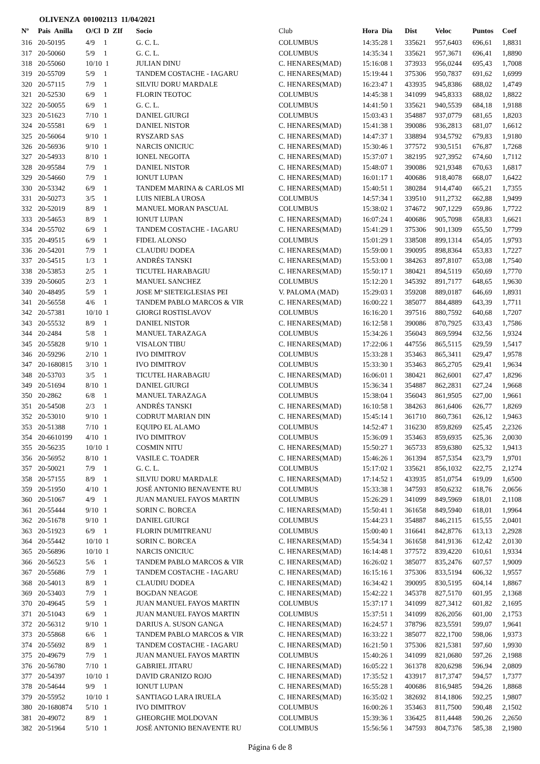OLIVENZA 001002113 11/04/2021
| Nº | Pais Anilla | O/Cl D ZIf | Socio | Club | Hora Dia | Dist | Veloc | Puntos | Coef |
| --- | --- | --- | --- | --- | --- | --- | --- | --- | --- |
| 316 | 20-50195 | 4/9 1 | G. C. L. | COLUMBUS | 14:35:28 1 | 335621 | 957,6403 | 696,61 | 1,8831 |
| 317 | 20-50060 | 5/9 1 | G. C. L. | COLUMBUS | 14:35:34 1 | 335621 | 957,3671 | 696,41 | 1,8890 |
| 318 | 20-55060 | 10/10 1 | JULIAN DINU | C. HENARES(MAD) | 15:16:08 1 | 373933 | 956,0244 | 695,43 | 1,7008 |
| 319 | 20-55709 | 5/9 1 | TANDEM COSTACHE - IAGARU | C. HENARES(MAD) | 15:19:44 1 | 375306 | 950,7837 | 691,62 | 1,6999 |
| 320 | 20-57115 | 7/9 1 | SILVIU DORU MARDALE | C. HENARES(MAD) | 16:23:47 1 | 433935 | 945,8386 | 688,02 | 1,4749 |
| 321 | 20-52530 | 6/9 1 | FLORIN TEOTOC | COLUMBUS | 14:45:38 1 | 341099 | 945,8333 | 688,02 | 1,8822 |
| 322 | 20-50055 | 6/9 1 | G. C. L. | COLUMBUS | 14:41:50 1 | 335621 | 940,5539 | 684,18 | 1,9188 |
| 323 | 20-51623 | 7/10 1 | DANIEL GIURGI | COLUMBUS | 15:03:43 1 | 354887 | 937,0779 | 681,65 | 1,8203 |
| 324 | 20-55581 | 6/9 1 | DANIEL NISTOR | C. HENARES(MAD) | 15:41:38 1 | 390086 | 936,2813 | 681,07 | 1,6612 |
| 325 | 20-56064 | 9/10 1 | RYSZARD SAS | C. HENARES(MAD) | 14:47:37 1 | 338894 | 934,5792 | 679,83 | 1,9180 |
| 326 | 20-56936 | 9/10 1 | NARCIS ONICIUC | C. HENARES(MAD) | 15:30:46 1 | 377572 | 930,5151 | 676,87 | 1,7268 |
| 327 | 20-54933 | 8/10 1 | IONEL NEGOITA | C. HENARES(MAD) | 15:37:07 1 | 382195 | 927,3952 | 674,60 | 1,7112 |
| 328 | 20-95584 | 7/9 1 | DANIEL NISTOR | C. HENARES(MAD) | 15:48:07 1 | 390086 | 921,9348 | 670,63 | 1,6817 |
| 329 | 20-54660 | 7/9 1 | IONUT LUPAN | C. HENARES(MAD) | 16:01:17 1 | 400686 | 918,4078 | 668,07 | 1,6422 |
| 330 | 20-53342 | 6/9 1 | TANDEM MARINA & CARLOS MI | C. HENARES(MAD) | 15:40:51 1 | 380284 | 914,4740 | 665,21 | 1,7355 |
| 331 | 20-50273 | 3/5 1 | LUIS NIEBLA UROSA | COLUMBUS | 14:57:34 1 | 339510 | 911,2732 | 662,88 | 1,9499 |
| 332 | 20-52019 | 8/9 1 | MANUEL MORAN PASCUAL | COLUMBUS | 15:38:02 1 | 374672 | 907,1229 | 659,86 | 1,7722 |
| 333 | 20-54653 | 8/9 1 | IONUT LUPAN | C. HENARES(MAD) | 16:07:24 1 | 400686 | 905,7098 | 658,83 | 1,6621 |
| 334 | 20-55702 | 6/9 1 | TANDEM COSTACHE - IAGARU | C. HENARES(MAD) | 15:41:29 1 | 375306 | 901,1309 | 655,50 | 1,7799 |
| 335 | 20-49515 | 6/9 1 | FIDEL ALONSO | COLUMBUS | 15:01:29 1 | 338508 | 899,1314 | 654,05 | 1,9793 |
| 336 | 20-54201 | 7/9 1 | CLAUDIU DODEA | C. HENARES(MAD) | 15:59:00 1 | 390095 | 898,8364 | 653,83 | 1,7227 |
| 337 | 20-54515 | 1/3 1 | ANDRÉS TANSKI | C. HENARES(MAD) | 15:53:00 1 | 384263 | 897,8107 | 653,08 | 1,7540 |
| 338 | 20-53853 | 2/5 1 | TICUTEL HARABAGIU | C. HENARES(MAD) | 15:50:17 1 | 380421 | 894,5119 | 650,69 | 1,7770 |
| 339 | 20-50605 | 2/3 1 | MANUEL SANCHEZ | COLUMBUS | 15:12:20 1 | 345392 | 891,7177 | 648,65 | 1,9630 |
| 340 | 20-48495 | 5/9 1 | JOSE Mª SIETEIGLESIAS PEI | V. PALOMA (MAD) | 15:29:03 1 | 359208 | 889,0187 | 646,69 | 1,8931 |
| 341 | 20-56558 | 4/6 1 | TANDEM PABLO MARCOS & VIR | C. HENARES(MAD) | 16:00:22 1 | 385077 | 884,4889 | 643,39 | 1,7711 |
| 342 | 20-57381 | 10/10 1 | GIORGI ROSTISLAVOV | COLUMBUS | 16:16:20 1 | 397516 | 880,7592 | 640,68 | 1,7207 |
| 343 | 20-55532 | 8/9 1 | DANIEL NISTOR | C. HENARES(MAD) | 16:12:58 1 | 390086 | 870,7925 | 633,43 | 1,7586 |
| 344 | 20-2484 | 5/8 1 | MANUEL TARAZAGA | COLUMBUS | 15:34:26 1 | 356043 | 869,5994 | 632,56 | 1,9324 |
| 345 | 20-55828 | 9/10 1 | VISALON TIBU | C. HENARES(MAD) | 17:22:06 1 | 447556 | 865,5115 | 629,59 | 1,5417 |
| 346 | 20-59296 | 2/10 1 | IVO DIMITROV | COLUMBUS | 15:33:28 1 | 353463 | 865,3411 | 629,47 | 1,9578 |
| 347 | 20-1680815 | 3/10 1 | IVO DIMITROV | COLUMBUS | 15:33:30 1 | 353463 | 865,2705 | 629,41 | 1,9634 |
| 348 | 20-53703 | 3/5 1 | TICUTEL HARABAGIU | C. HENARES(MAD) | 16:06:01 1 | 380421 | 862,6001 | 627,47 | 1,8296 |
| 349 | 20-51694 | 8/10 1 | DANIEL GIURGI | COLUMBUS | 15:36:34 1 | 354887 | 862,2831 | 627,24 | 1,9668 |
| 350 | 20-2862 | 6/8 1 | MANUEL TARAZAGA | COLUMBUS | 15:38:04 1 | 356043 | 861,9505 | 627,00 | 1,9661 |
| 351 | 20-54508 | 2/3 1 | ANDRÉS TANSKI | C. HENARES(MAD) | 16:10:58 1 | 384263 | 861,6406 | 626,77 | 1,8269 |
| 352 | 20-53010 | 9/10 1 | CODRUT MARIAN DIN | C. HENARES(MAD) | 15:45:14 1 | 361710 | 860,7361 | 626,12 | 1,9463 |
| 353 | 20-51388 | 7/10 1 | EQUIPO EL ALAMO | COLUMBUS | 14:52:47 1 | 316230 | 859,8269 | 625,45 | 2,2326 |
| 354 | 20-6610199 | 4/10 1 | IVO DIMITROV | COLUMBUS | 15:36:09 1 | 353463 | 859,6935 | 625,36 | 2,0030 |
| 355 | 20-56235 | 10/10 1 | COSMIN NITU | C. HENARES(MAD) | 15:50:27 1 | 365733 | 859,6380 | 625,32 | 1,9413 |
| 356 | 20-56952 | 8/10 1 | VASILE C. TOADER | C. HENARES(MAD) | 15:46:26 1 | 361394 | 857,5354 | 623,79 | 1,9701 |
| 357 | 20-50021 | 7/9 1 | G. C. L. | COLUMBUS | 15:17:02 1 | 335621 | 856,1032 | 622,75 | 2,1274 |
| 358 | 20-57155 | 8/9 1 | SILVIU DORU MARDALE | C. HENARES(MAD) | 17:14:52 1 | 433935 | 851,0754 | 619,09 | 1,6500 |
| 359 | 20-51950 | 4/10 1 | JOSÉ ANTONIO BENAVENTE RU | COLUMBUS | 15:33:38 1 | 347593 | 850,6232 | 618,76 | 2,0656 |
| 360 | 20-51067 | 4/9 1 | JUAN MANUEL FAYOS MARTIN | COLUMBUS | 15:26:29 1 | 341099 | 849,5969 | 618,01 | 2,1108 |
| 361 | 20-55444 | 9/10 1 | SORIN C. BORCEA | C. HENARES(MAD) | 15:50:41 1 | 361658 | 849,5940 | 618,01 | 1,9964 |
| 362 | 20-51678 | 9/10 1 | DANIEL GIURGI | COLUMBUS | 15:44:23 1 | 354887 | 846,2115 | 615,55 | 2,0401 |
| 363 | 20-51923 | 6/9 1 | FLORIN DUMITREANU | COLUMBUS | 15:00:40 1 | 316641 | 842,8776 | 613,13 | 2,2928 |
| 364 | 20-55442 | 10/10 1 | SORIN C. BORCEA | C. HENARES(MAD) | 15:54:34 1 | 361658 | 841,9136 | 612,42 | 2,0130 |
| 365 | 20-56896 | 10/10 1 | NARCIS ONICIUC | C. HENARES(MAD) | 16:14:48 1 | 377572 | 839,4220 | 610,61 | 1,9334 |
| 366 | 20-56523 | 5/6 1 | TANDEM PABLO MARCOS & VIR | C. HENARES(MAD) | 16:26:02 1 | 385077 | 835,2476 | 607,57 | 1,9009 |
| 367 | 20-55686 | 7/9 1 | TANDEM COSTACHE - IAGARU | C. HENARES(MAD) | 16:15:16 1 | 375306 | 833,5194 | 606,32 | 1,9557 |
| 368 | 20-54013 | 8/9 1 | CLAUDIU DODEA | C. HENARES(MAD) | 16:34:42 1 | 390095 | 830,5195 | 604,14 | 1,8867 |
| 369 | 20-53403 | 7/9 1 | BOGDAN NEAGOE | C. HENARES(MAD) | 15:42:22 1 | 345378 | 827,5170 | 601,95 | 2,1368 |
| 370 | 20-49645 | 5/9 1 | JUAN MANUEL FAYOS MARTIN | COLUMBUS | 15:37:17 1 | 341099 | 827,3412 | 601,82 | 2,1695 |
| 371 | 20-51043 | 6/9 1 | JUAN MANUEL FAYOS MARTIN | COLUMBUS | 15:37:51 1 | 341099 | 826,2056 | 601,00 | 2,1753 |
| 372 | 20-56312 | 9/10 1 | DARIUS A. SUSON GANGA | C. HENARES(MAD) | 16:24:57 1 | 378796 | 823,5591 | 599,07 | 1,9641 |
| 373 | 20-55868 | 6/6 1 | TANDEM PABLO MARCOS & VIR | C. HENARES(MAD) | 16:33:22 1 | 385077 | 822,1700 | 598,06 | 1,9373 |
| 374 | 20-55692 | 8/9 1 | TANDEM COSTACHE - IAGARU | C. HENARES(MAD) | 16:21:50 1 | 375306 | 821,5381 | 597,60 | 1,9930 |
| 375 | 20-49679 | 7/9 1 | JUAN MANUEL FAYOS MARTIN | COLUMBUS | 15:40:26 1 | 341099 | 821,0680 | 597,26 | 2,1988 |
| 376 | 20-56780 | 7/10 1 | GABRIEL JITARU | C. HENARES(MAD) | 16:05:22 1 | 361378 | 820,6298 | 596,94 | 2,0809 |
| 377 | 20-54397 | 10/10 1 | DAVID GRANIZO ROJO | C. HENARES(MAD) | 17:35:52 1 | 433917 | 817,3747 | 594,57 | 1,7377 |
| 378 | 20-54644 | 9/9 1 | IONUT LUPAN | C. HENARES(MAD) | 16:55:28 1 | 400686 | 816,9485 | 594,26 | 1,8868 |
| 379 | 20-55952 | 10/10 1 | SANTIAGO LARA IRUELA | C. HENARES(MAD) | 16:35:02 1 | 382692 | 814,1806 | 592,25 | 1,9807 |
| 380 | 20-1680874 | 5/10 1 | IVO DIMITROV | COLUMBUS | 16:00:26 1 | 353463 | 811,7500 | 590,48 | 2,1502 |
| 381 | 20-49072 | 8/9 1 | GHEORGHE MOLDOVAN | COLUMBUS | 15:39:36 1 | 336425 | 811,4448 | 590,26 | 2,2650 |
| 382 | 20-51964 | 5/10 1 | JOSÉ ANTONIO BENAVENTE RU | COLUMBUS | 15:56:56 1 | 347593 | 804,7376 | 585,38 | 2,1980 |
Página 6 de 8